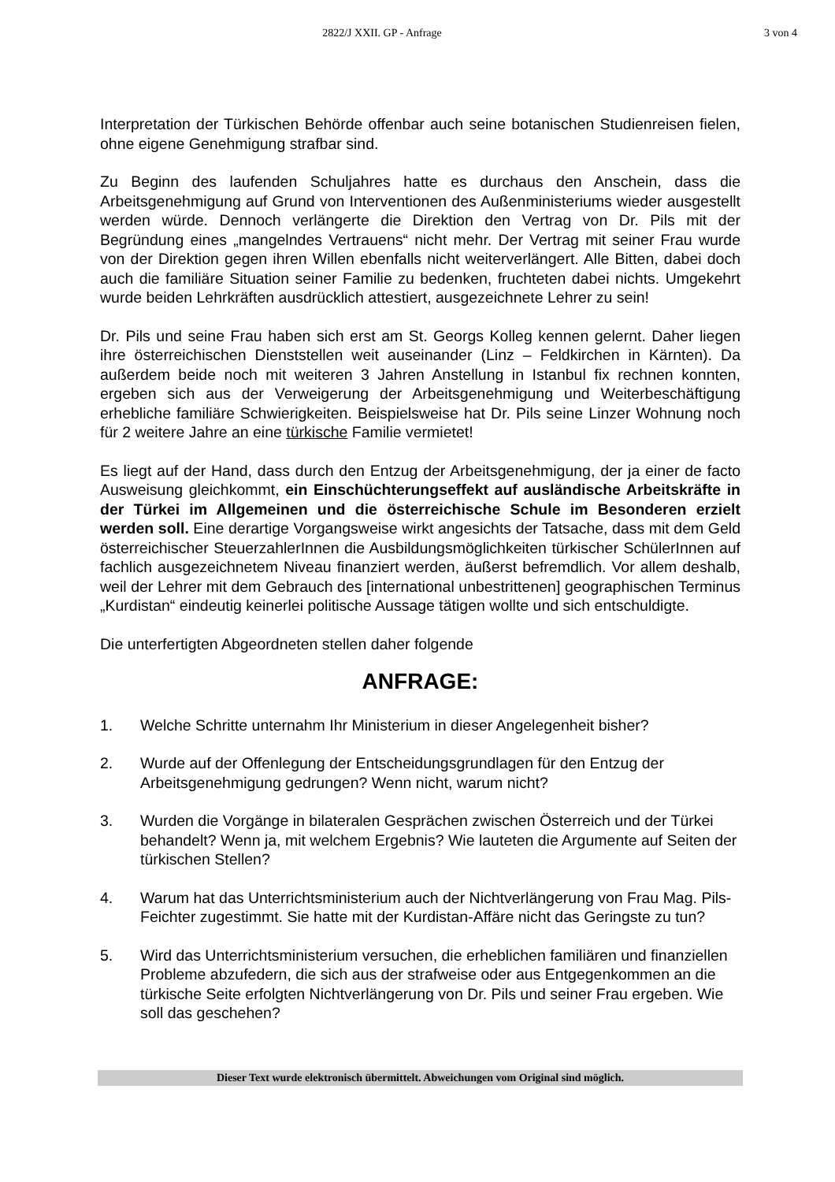2822/J XXII. GP - Anfrage 3 von 4
Interpretation der Türkischen Behörde offenbar auch seine botanischen Studienreisen fielen, ohne eigene Genehmigung strafbar sind.
Zu Beginn des laufenden Schuljahres hatte es durchaus den Anschein, dass die Arbeitsgenehmigung auf Grund von Interventionen des Außenministeriums wieder ausgestellt werden würde. Dennoch verlängerte die Direktion den Vertrag von Dr. Pils mit der Begründung eines „mangelndes Vertrauens“ nicht mehr. Der Vertrag mit seiner Frau wurde von der Direktion gegen ihren Willen ebenfalls nicht weiterverlängert. Alle Bitten, dabei doch auch die familiäre Situation seiner Familie zu bedenken, fruchteten dabei nichts. Umgekehrt wurde beiden Lehrkräften ausdrücklich attestiert, ausgezeichnete Lehrer zu sein!
Dr. Pils und seine Frau haben sich erst am St. Georgs Kolleg kennen gelernt. Daher liegen ihre österreichischen Dienststellen weit auseinander (Linz – Feldkirchen in Kärnten). Da außerdem beide noch mit weiteren 3 Jahren Anstellung in Istanbul fix rechnen konnten, ergeben sich aus der Verweigerung der Arbeitsgenehmigung und Weiterbeschäftigung erhebliche familiäre Schwierigkeiten. Beispielsweise hat Dr. Pils seine Linzer Wohnung noch für 2 weitere Jahre an eine türkische Familie vermietet!
Es liegt auf der Hand, dass durch den Entzug der Arbeitsgenehmigung, der ja einer de facto Ausweisung gleichkommt, ein Einschüchterungseffekt auf ausländische Arbeitskräfte in der Türkei im Allgemeinen und die österreichische Schule im Besonderen erzielt werden soll. Eine derartige Vorgangsweise wirkt angesichts der Tatsache, dass mit dem Geld österreichischer SteuerzahlerInnen die Ausbildungsmöglichkeiten türkischer SchülerInnen auf fachlich ausgezeichnetem Niveau finanziert werden, äußerst befremdlich. Vor allem deshalb, weil der Lehrer mit dem Gebrauch des [international unbestrittenen] geographischen Terminus „Kurdistan“ eindeutig keinerlei politische Aussage tätigen wollte und sich entschuldigte.
Die unterfertigten Abgeordneten stellen daher folgende
ANFRAGE:
1. Welche Schritte unternahm Ihr Ministerium in dieser Angelegenheit bisher?
2. Wurde auf der Offenlegung der Entscheidungsgrundlagen für den Entzug der Arbeitsgenehmigung gedrungen? Wenn nicht, warum nicht?
3. Wurden die Vorgänge in bilateralen Gesprächen zwischen Österreich und der Türkei behandelt? Wenn ja, mit welchem Ergebnis? Wie lauteten die Argumente auf Seiten der türkischen Stellen?
4. Warum hat das Unterrichtsministerium auch der Nichtverlängerung von Frau Mag. Pils-Feichter zugestimmt. Sie hatte mit der Kurdistan-Affäre nicht das Geringste zu tun?
5. Wird das Unterrichtsministerium versuchen, die erheblichen familiären und finanziellen Probleme abzufedern, die sich aus der strafweise oder aus Entgegenkommen an die türkische Seite erfolgten Nichtverlängerung von Dr. Pils und seiner Frau ergeben. Wie soll das geschehen?
Dieser Text wurde elektronisch übermittelt. Abweichungen vom Original sind möglich.